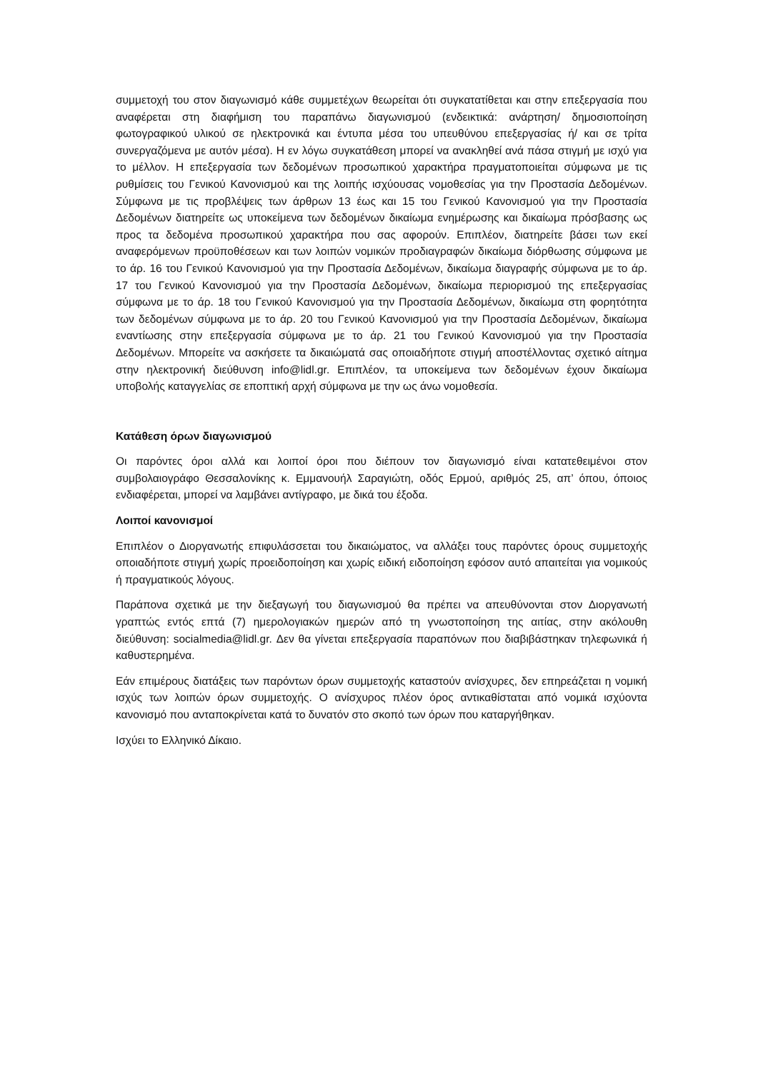συμμετοχή του στον διαγωνισμό κάθε συμμετέχων θεωρείται ότι συγκατατίθεται και στην επεξεργασία που αναφέρεται στη διαφήμιση του παραπάνω διαγωνισμού (ενδεικτικά: ανάρτηση/ δημοσιοποίηση φωτογραφικού υλικού σε ηλεκτρονικά και έντυπα μέσα του υπευθύνου επεξεργασίας ή/ και σε τρίτα συνεργαζόμενα με αυτόν μέσα). Η εν λόγω συγκατάθεση μπορεί να ανακληθεί ανά πάσα στιγμή με ισχύ για το μέλλον. Η επεξεργασία των δεδομένων προσωπικού χαρακτήρα πραγματοποιείται σύμφωνα με τις ρυθμίσεις του Γενικού Κανονισμού και της λοιπής ισχύουσας νομοθεσίας για την Προστασία Δεδομένων. Σύμφωνα με τις προβλέψεις των άρθρων 13 έως και 15 του Γενικού Κανονισμού για την Προστασία Δεδομένων διατηρείτε ως υποκείμενα των δεδομένων δικαίωμα ενημέρωσης και δικαίωμα πρόσβασης ως προς τα δεδομένα προσωπικού χαρακτήρα που σας αφορούν. Επιπλέον, διατηρείτε βάσει των εκεί αναφερόμενων προϋποθέσεων και των λοιπών νομικών προδιαγραφών δικαίωμα διόρθωσης σύμφωνα με το άρ. 16 του Γενικού Κανονισμού για την Προστασία Δεδομένων, δικαίωμα διαγραφής σύμφωνα με το άρ. 17 του Γενικού Κανονισμού για την Προστασία Δεδομένων, δικαίωμα περιορισμού της επεξεργασίας σύμφωνα με το άρ. 18 του Γενικού Κανονισμού για την Προστασία Δεδομένων, δικαίωμα στη φορητότητα των δεδομένων σύμφωνα με το άρ. 20 του Γενικού Κανονισμού για την Προστασία Δεδομένων, δικαίωμα εναντίωσης στην επεξεργασία σύμφωνα με το άρ. 21 του Γενικού Κανονισμού για την Προστασία Δεδομένων. Μπορείτε να ασκήσετε τα δικαιώματά σας οποιαδήποτε στιγμή αποστέλλοντας σχετικό αίτημα στην ηλεκτρονική διεύθυνση info@lidl.gr. Επιπλέον, τα υποκείμενα των δεδομένων έχουν δικαίωμα υποβολής καταγγελίας σε εποπτική αρχή σύμφωνα με την ως άνω νομοθεσία.
Κατάθεση όρων διαγωνισμού
Οι παρόντες όροι αλλά και λοιποί όροι που διέπουν τον διαγωνισμό είναι κατατεθειμένοι στον συμβολαιογράφο Θεσσαλονίκης κ. Εμμανουήλ Σαραγιώτη, οδός Ερμού, αριθμός 25, απ’ όπου, όποιος ενδιαφέρεται, μπορεί να λαμβάνει αντίγραφο, με δικά του έξοδα.
Λοιποί κανονισμοί
Επιπλέον ο Διοργανωτής επιφυλάσσεται του δικαιώματος, να αλλάξει τους παρόντες όρους συμμετοχής οποιαδήποτε στιγμή χωρίς προειδοποίηση και χωρίς ειδική ειδοποίηση εφόσον αυτό απαιτείται για νομικούς ή πραγματικούς λόγους.
Παράπονα σχετικά με την διεξαγωγή του διαγωνισμού θα πρέπει να απευθύνονται στον Διοργανωτή γραπτώς εντός επτά (7) ημερολογιακών ημερών από τη γνωστοποίηση της αιτίας, στην ακόλουθη διεύθυνση: socialmedia@lidl.gr. Δεν θα γίνεται επεξεργασία παραπόνων που διαβιβάστηκαν τηλεφωνικά ή καθυστερημένα.
Εάν επιμέρους διατάξεις των παρόντων όρων συμμετοχής καταστούν ανίσχυρες, δεν επηρεάζεται η νομική ισχύς των λοιπών όρων συμμετοχής. Ο ανίσχυρος πλέον όρος αντικαθίσταται από νομικά ισχύοντα κανονισμό που ανταποκρίνεται κατά το δυνατόν στο σκοπό των όρων που καταργήθηκαν.
Ισχύει το Ελληνικό Δίκαιο.